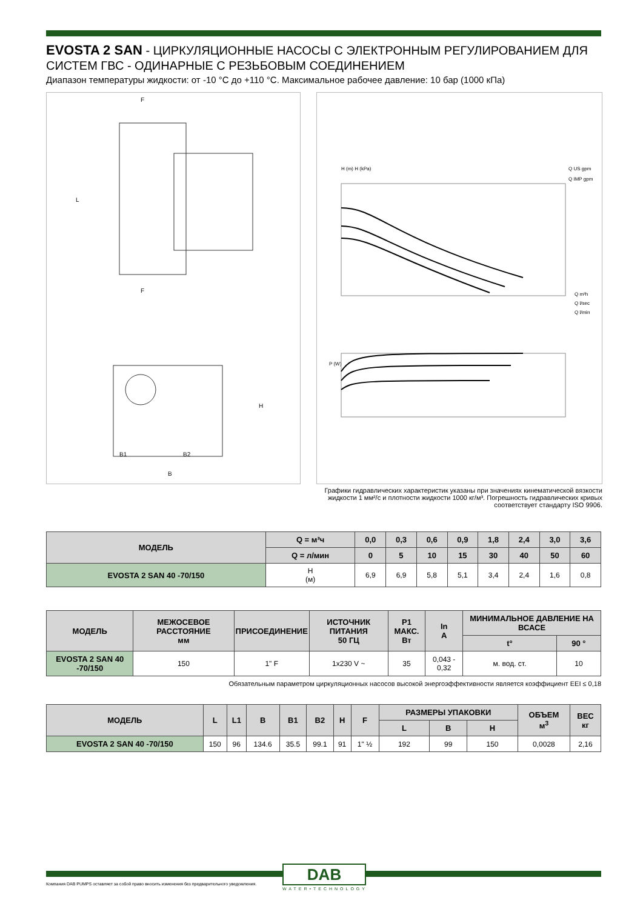EVOSTA 2 SAN - ЦИРКУЛЯЦИОННЫЕ НАСОСЫ С ЭЛЕКТРОННЫМ РЕГУЛИРОВАНИЕМ ДЛЯ СИСТЕМ ГВС - ОДИНАРНЫЕ С РЕЗЬБОВЫМ СОЕДИНЕНИЕМ
Диапазон температуры жидкости: от -10 °С до +110 °С. Максимальное рабочее давление: 10 бар (1000 кПа)
F
F
L
B1
B2
B
H
H (m) H (kPa)
Q US gpm
Q IMP gpm
Q m³h
Q l/sec
Q l/min
P (W)
Графики гидравлических характеристик указаны при значениях кинематической вязкости жидкости 1 мм²/с и плотности жидкости 1000 кг/м³. Погрешность гидравлических кривых соответствует стандарту ISO 9906.
| МОДЕЛЬ | Q = м³ч | 0,0 | 0,3 | 0,6 | 0,9 | 1,8 | 2,4 | 3,0 | 3,6 |
| --- | --- | --- | --- | --- | --- | --- | --- | --- | --- |
| | Q = л/мин | 0 | 5 | 10 | 15 | 30 | 40 | 50 | 60 |
| EVOSTA 2 SAN 40 -70/150 | H (м) | 6,9 | 6,9 | 5,8 | 5,1 | 3,4 | 2,4 | 1,6 | 0,8 |
| МОДЕЛЬ | МЕЖОСЕВОЕ РАССТОЯНИЕ мм | ПРИСОЕДИНЕНИЕ | ИСТОЧНИК ПИТАНИЯ 50 ГЦ | P1 МАКС. Вт | In A | МИНИМАЛЬНОЕ ДАВЛЕНИЕ НА ВСАСЕ | |
| --- | --- | --- | --- | --- | --- | --- | --- |
| | | | | | | t° | 90 ° |
| EVOSTA 2 SAN 40 -70/150 | 150 | 1" F | 1x230 V ~ | 35 | 0,043 - 0,32 | м. вод. ст. | 10 |
Обязательным параметром циркуляционных насосов высокой энергоэффективности является коэффициент EEI ≤ 0,18
| МОДЕЛЬ | L | L1 | B | B1 | B2 | H | F | РАЗМЕРЫ УПАКОВКИ | | | ОБЪЕМ м<sup>3</sup> | ВЕС кг |
| --- | --- | --- | --- | --- | --- | --- | --- | --- | --- | --- | --- | --- |
| | | | | | | | | L | B | H | | |
| EVOSTA 2 SAN 40 -70/150 | 150 | 96 | 134.6 | 35.5 | 99.1 | 91 | 1" ½ | 192 | 99 | 150 | 0,0028 | 2,16 |
Компания DAB PUMPS оставляет за собой право вносить изменения без предварительного уведомления.
DAB
WATER•TECHNOLOGY